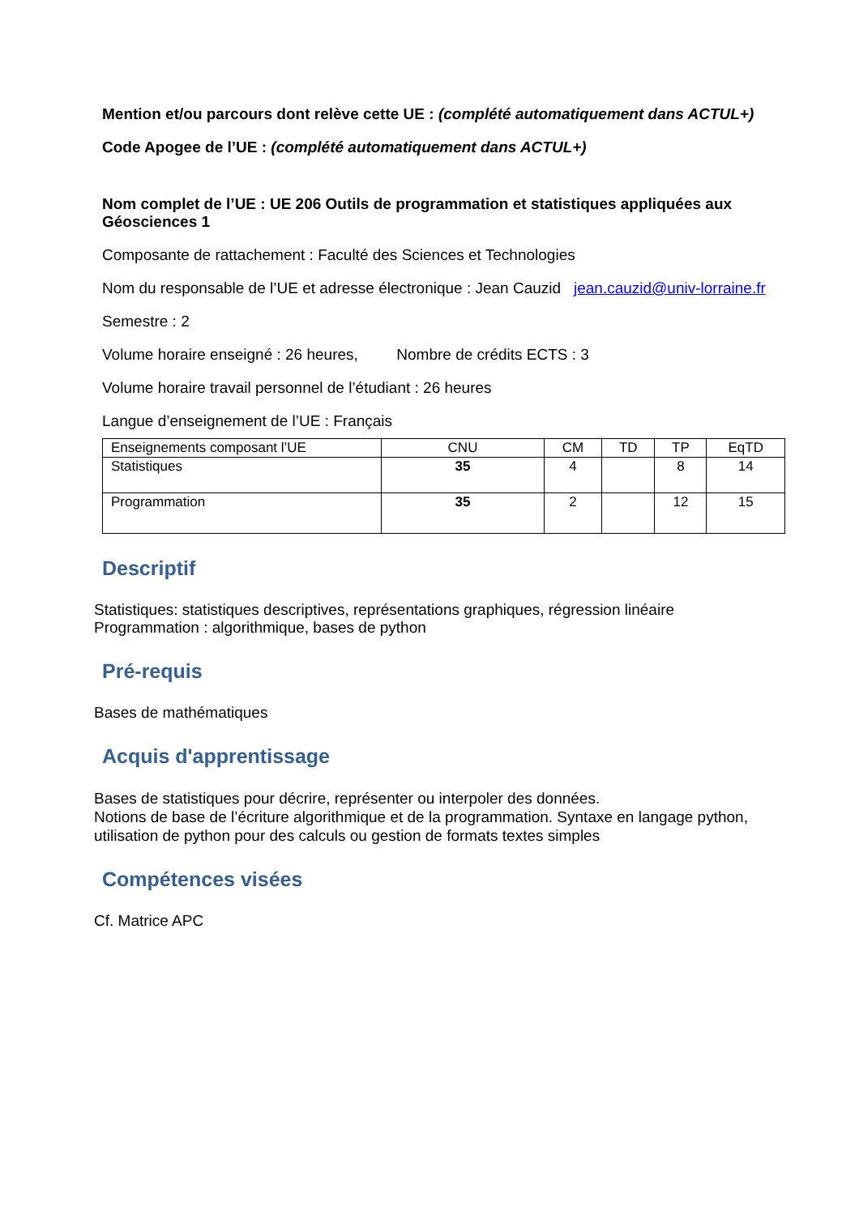Mention et/ou parcours dont relève cette UE : (complété automatiquement dans ACTUL+)
Code Apogee de l’UE : (complété automatiquement dans ACTUL+)
Nom complet de l’UE : UE 206 Outils de programmation et statistiques appliquées aux Géosciences 1
Composante de rattachement : Faculté des Sciences et Technologies
Nom du responsable de l’UE et adresse électronique : Jean Cauzid jean.cauzid@univ-lorraine.fr
Semestre : 2
Volume horaire enseigné : 26 heures, Nombre de crédits ECTS : 3
Volume horaire travail personnel de l’étudiant : 26 heures
Langue d’enseignement de l’UE : Français
| Enseignements composant l’UE | CNU | CM | TD | TP | EqTD |
| Statistiques | 35 | 4 | | 8 | 14 |
| Programmation | 35 | 2 | | 12 | 15 |
Descriptif
Statistiques: statistiques descriptives, représentations graphiques, régression linéaire
Programmation : algorithmique, bases de python
Pré-requis
Bases de mathématiques
Acquis d'apprentissage
Bases de statistiques pour décrire, représenter ou interpoler des données.
Notions de base de l’écriture algorithmique et de la programmation. Syntaxe en langage python, utilisation de python pour des calculs ou gestion de formats textes simples
Compétences visées
Cf. Matrice APC